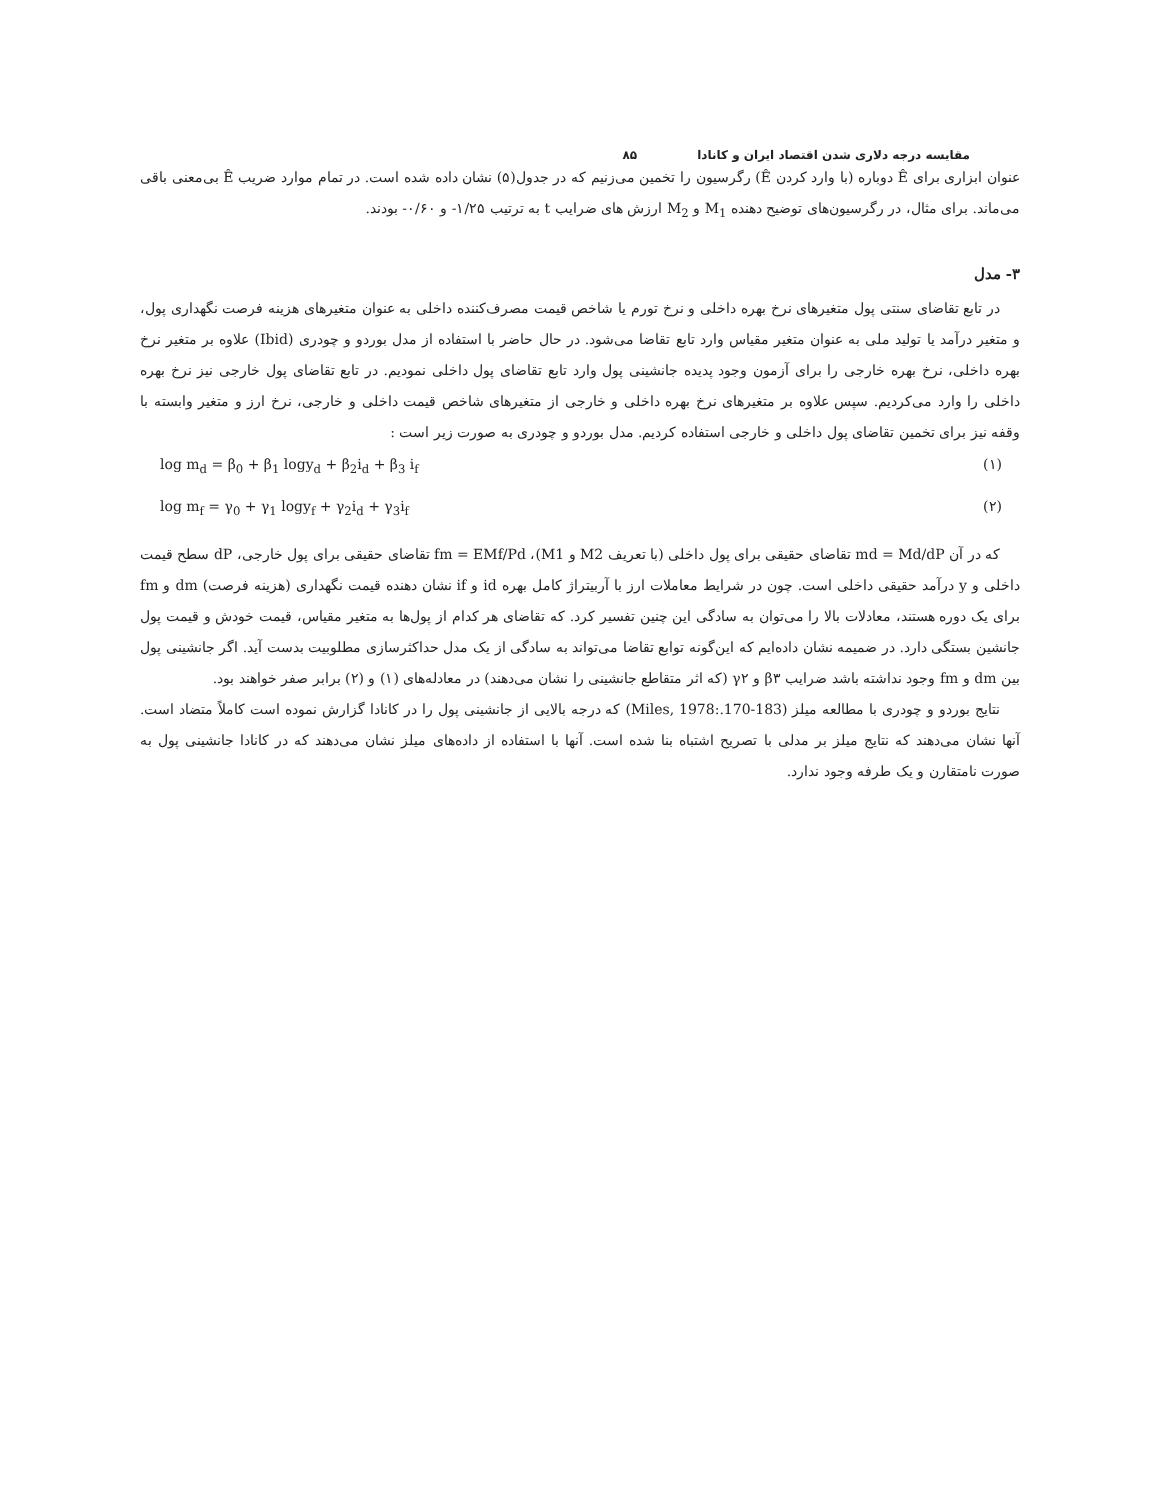مقایسه درجه دلاری شدن اقتصاد ایران و کانادا ۸۵
عنوان ابزاری برای Ê دوباره (با وارد کردن Ê) رگرسیون را تخمین می‌زنیم که در جدول(۵) نشان داده شده است. در تمام موارد ضریب Ê بی‌معنی باقی می‌ماند. برای مثال، در رگرسیون‌های توضیح دهنده M<sub>1</sub> و M<sub>2</sub> ارزش های ضرایب t به ترتیب ۱/۲۵- و ۰/۶۰- بودند.
۳- مدل
در تابع تقاضای سنتی پول متغیرهای نرخ بهره داخلی و نرخ تورم یا شاخص قیمت مصرف‌کننده داخلی به عنوان متغیرهای هزینه فرصت نگهداری پول، و متغیر درآمد یا تولید ملی به عنوان متغیر مقیاس وارد تابع تقاضا می‌شود. در حال حاضر با استفاده از مدل بوردو و چودری (Ibid) علاوه بر متغیر نرخ بهره داخلی، نرخ بهره خارجی را برای آزمون وجود پدیده جانشینی پول وارد تابع تقاضای پول داخلی نمودیم. در تابع تقاضای پول خارجی نیز نرخ بهره داخلی را وارد می‌کردیم. سپس علاوه بر متغیرهای نرخ بهره داخلی و خارجی از متغیرهای شاخص قیمت داخلی و خارجی، نرخ ارز و متغیر وابسته با وقفه نیز برای تخمین تقاضای پول داخلی و خارجی استفاده کردیم. مدل بوردو و چودری به صورت زیر است :
log m<sub>d</sub> = β<sub>0</sub> + β<sub>1</sub> logy<sub>d</sub> + β<sub>2</sub>i<sub>d</sub> + β<sub>3</sub> i<sub>f</sub> (۱)
log m<sub>f</sub> = γ<sub>0</sub> + γ<sub>1</sub> logy<sub>f</sub> + γ<sub>2</sub>i<sub>d</sub> + γ<sub>3</sub>i<sub>f</sub> (۲)
که در آن md = Md/dP تقاضای حقیقی برای پول داخلی (با تعریف M2 و M1)، fm = EMf/Pd تقاضای حقیقی برای پول خارجی، dP سطح قیمت داخلی و y درآمد حقیقی داخلی است. چون در شرایط معاملات ارز با آربیتراژ کامل بهره id و if نشان دهنده قیمت نگهداری (هزینه فرصت) dm و fm برای یک دوره هستند، معادلات بالا را می‌توان به سادگی این چنین تفسیر کرد. که تقاضای هر کدام از پول‌ها به متغیر مقیاس، قیمت خودش و قیمت پول جانشین بستگی دارد. در ضمیمه نشان داده‌ایم که این‌گونه توابع تقاضا می‌تواند به سادگی از یک مدل حداکثرسازی مطلوبیت بدست آید. اگر جانشینی پول بین dm و fm وجود نداشته باشد ضرایب β۳ و γ۲ (که اثر متقاطع جانشینی را نشان می‌دهند) در معادله‌های (۱) و (۲) برابر صفر خواهند بود.
نتایج بوردو و چودری با مطالعه میلز (Miles, 1978:.170-183) که درجه بالایی از جانشینی پول را در کانادا گزارش نموده است کاملاً متضاد است. آنها نشان می‌دهند که نتایج میلز بر مدلی با تصریح اشتباه بنا شده است. آنها با استفاده از داده‌های میلز نشان می‌دهند که در کانادا جانشینی پول به صورت نامتقارن و یک طرفه وجود ندارد.